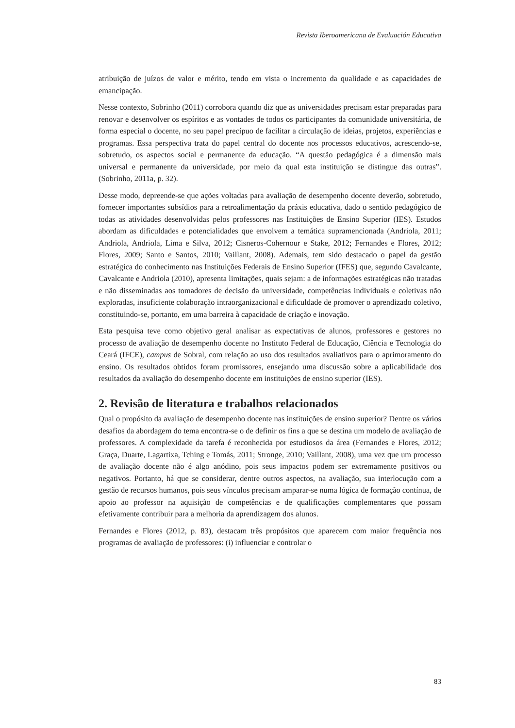Revista Iberoamericana de Evaluación Educativa
atribuição de juízos de valor e mérito, tendo em vista o incremento da qualidade e as capacidades de emancipação.
Nesse contexto, Sobrinho (2011) corrobora quando diz que as universidades precisam estar preparadas para renovar e desenvolver os espíritos e as vontades de todos os participantes da comunidade universitária, de forma especial o docente, no seu papel precípuo de facilitar a circulação de ideias, projetos, experiências e programas. Essa perspectiva trata do papel central do docente nos processos educativos, acrescendo-se, sobretudo, os aspectos social e permanente da educação. “A questão pedagógica é a dimensão mais universal e permanente da universidade, por meio da qual esta instituição se distingue das outras”. (Sobrinho, 2011a, p. 32).
Desse modo, depreende-se que ações voltadas para avaliação de desempenho docente deverão, sobretudo, fornecer importantes subsídios para a retroalimentação da práxis educativa, dado o sentido pedagógico de todas as atividades desenvolvidas pelos professores nas Instituições de Ensino Superior (IES). Estudos abordam as dificuldades e potencialidades que envolvem a temática supramencionada (Andriola, 2011; Andriola, Andriola, Lima e Silva, 2012; Cisneros-Cohernour e Stake, 2012; Fernandes e Flores, 2012; Flores, 2009; Santo e Santos, 2010; Vaillant, 2008). Ademais, tem sido destacado o papel da gestão estratégica do conhecimento nas Instituições Federais de Ensino Superior (IFES) que, segundo Cavalcante, Cavalcante e Andriola (2010), apresenta limitações, quais sejam: a de informações estratégicas não tratadas e não disseminadas aos tomadores de decisão da universidade, competências individuais e coletivas não exploradas, insuficiente colaboração intraorganizacional e dificuldade de promover o aprendizado coletivo, constituindo-se, portanto, em uma barreira à capacidade de criação e inovação.
Esta pesquisa teve como objetivo geral analisar as expectativas de alunos, professores e gestores no processo de avaliação de desempenho docente no Instituto Federal de Educação, Ciência e Tecnologia do Ceará (IFCE), campus de Sobral, com relação ao uso dos resultados avaliativos para o aprimoramento do ensino. Os resultados obtidos foram promissores, ensejando uma discussão sobre a aplicabilidade dos resultados da avaliação do desempenho docente em instituições de ensino superior (IES).
2. Revisão de literatura e trabalhos relacionados
Qual o propósito da avaliação de desempenho docente nas instituições de ensino superior? Dentre os vários desafios da abordagem do tema encontra-se o de definir os fins a que se destina um modelo de avaliação de professores. A complexidade da tarefa é reconhecida por estudiosos da área (Fernandes e Flores, 2012; Graça, Duarte, Lagartixa, Tching e Tomás, 2011; Stronge, 2010; Vaillant, 2008), uma vez que um processo de avaliação docente não é algo anódino, pois seus impactos podem ser extremamente positivos ou negativos. Portanto, há que se considerar, dentre outros aspectos, na avaliação, sua interlocução com a gestão de recursos humanos, pois seus vínculos precisam amparar-se numa lógica de formação contínua, de apoio ao professor na aquisição de competências e de qualificações complementares que possam efetivamente contribuir para a melhoria da aprendizagem dos alunos.
Fernandes e Flores (2012, p. 83), destacam três propósitos que aparecem com maior frequência nos programas de avaliação de professores: (i) influenciar e controlar o
83